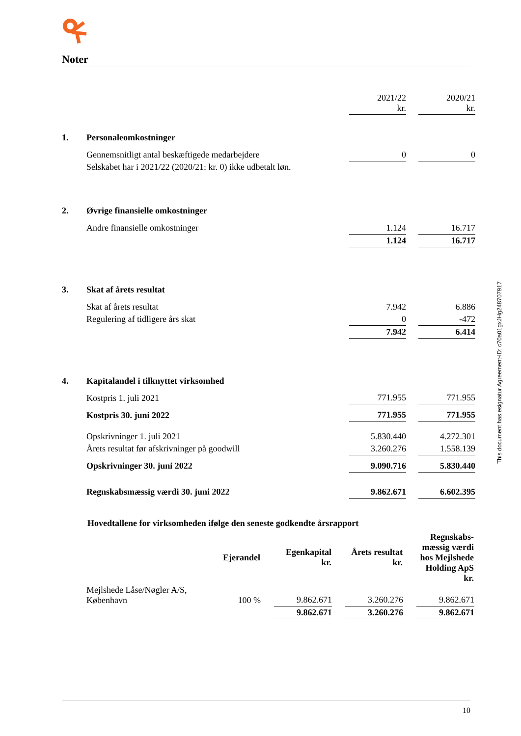Noter
| | | 2021/22 kr. | | 2020/21 kr. |
| 1. | Personaleomkostninger | | | |
| | Gennemsnitligt antal beskæftigede medarbejdere | 0 | | 0 |
| | Selskabet har i 2021/22 (2020/21: kr. 0) ikke udbetalt løn. | | | |
| 2. | Øvrige finansielle omkostninger | | | |
| | Andre finansielle omkostninger | 1.124 | | 16.717 |
| | | 1.124 | | 16.717 |
| 3. | Skat af årets resultat | | | |
| | Skat af årets resultat | 7.942 | | 6.886 |
| | Regulering af tidligere års skat | 0 | | -472 |
| | | 7.942 | | 6.414 |
| 4. | Kapitalandel i tilknyttet virksomhed | | | |
| | Kostpris 1. juli 2021 | 771.955 | | 771.955 |
| | Kostpris 30. juni 2022 | 771.955 | | 771.955 |
| | Opskrivninger 1. juli 2021 | 5.830.440 | | 4.272.301 |
| | Årets resultat før afskrivninger på goodwill | 3.260.276 | | 1.558.139 |
| | Opskrivninger 30. juni 2022 | 9.090.716 | | 5.830.440 |
| | Regnskabsmæssig værdi 30. juni 2022 | 9.862.671 | | 6.602.395 |
Hovedtallene for virksomheden ifølge den seneste godkendte årsrapport
| | Ejerandel | | Egenkapital kr. | | Årets resultat kr. | | Regnskabs- mæssig værdi hos Mejlshede Holding ApS kr. |
| --- | --- | --- | --- | --- | --- | --- | --- |
| Mejlshede Låse/Nøgler A/S, København | 100 % | | 9.862.671 | | 3.260.276 | | 9.862.671 |
| | | | 9.862.671 | | 3.260.276 | | 9.862.671 |
This document has esignatur Agreement-ID: c70a01gxJHg248707917
10